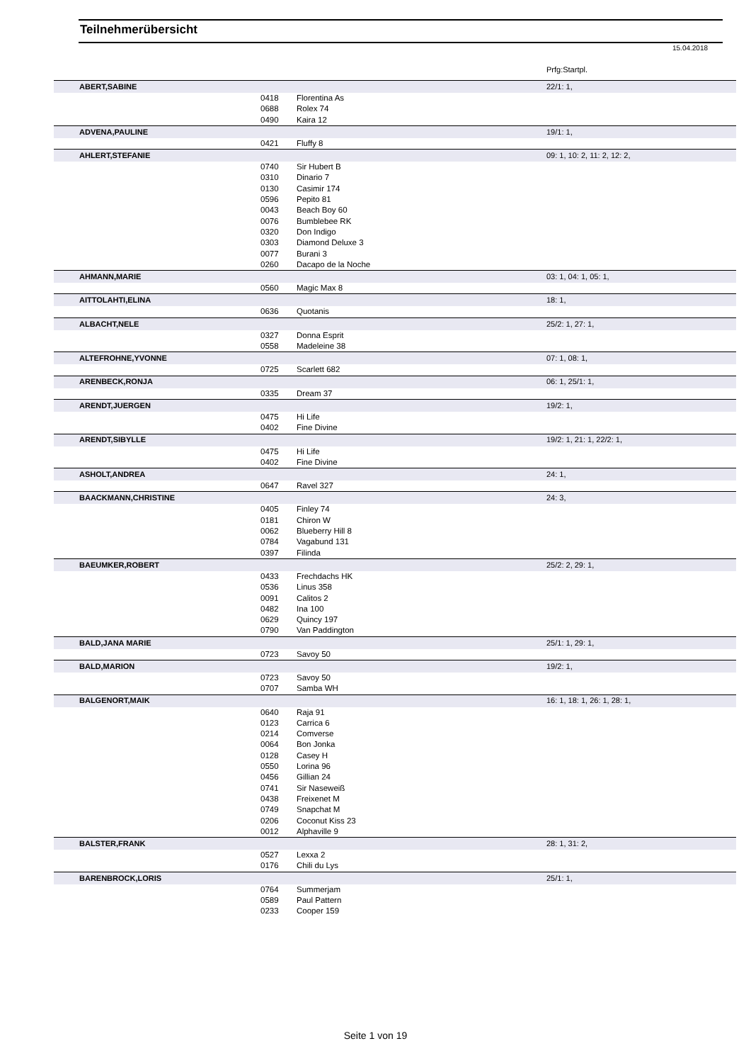Teilnehmerübersicht
15.04.2018
Prfg:Startpl.
| | ABERT,SABINE | | | 22/1: 1, |
| | | 0418 | Florentina As | |
| | | 0688 | Rolex 74 | |
| | | 0490 | Kaira 12 | |
| | ADVENA,PAULINE | | | 19/1: 1, |
| | | 0421 | Fluffy 8 | |
| | AHLERT,STEFANIE | | | 09: 1, 10: 2, 11: 2, 12: 2, |
| | | 0740 | Sir Hubert B | |
| | | 0310 | Dinario 7 | |
| | | 0130 | Casimir 174 | |
| | | 0596 | Pepito 81 | |
| | | 0043 | Beach Boy 60 | |
| | | 0076 | Bumblebee RK | |
| | | 0320 | Don Indigo | |
| | | 0303 | Diamond Deluxe 3 | |
| | | 0077 | Burani 3 | |
| | | 0260 | Dacapo de la Noche | |
| | AHMANN,MARIE | | | 03: 1, 04: 1, 05: 1, |
| | | 0560 | Magic Max 8 | |
| | AITTOLAHTI,ELINA | | | 18: 1, |
| | | 0636 | Quotanis | |
| | ALBACHT,NELE | | | 25/2: 1, 27: 1, |
| | | 0327 | Donna Esprit | |
| | | 0558 | Madeleine 38 | |
| | ALTEFROHNE,YVONNE | | | 07: 1, 08: 1, |
| | | 0725 | Scarlett 682 | |
| | ARENBECK,RONJA | | | 06: 1, 25/1: 1, |
| | | 0335 | Dream 37 | |
| | ARENDT,JUERGEN | | | 19/2: 1, |
| | | 0475 | Hi Life | |
| | | 0402 | Fine Divine | |
| | ARENDT,SIBYLLE | | | 19/2: 1, 21: 1, 22/2: 1, |
| | | 0475 | Hi Life | |
| | | 0402 | Fine Divine | |
| | ASHOLT,ANDREA | | | 24: 1, |
| | | 0647 | Ravel 327 | |
| | BAACKMANN,CHRISTINE | | | 24: 3, |
| | | 0405 | Finley 74 | |
| | | 0181 | Chiron W | |
| | | 0062 | Blueberry Hill 8 | |
| | | 0784 | Vagabund 131 | |
| | | 0397 | Filinda | |
| | BAEUMKER,ROBERT | | | 25/2: 2, 29: 1, |
| | | 0433 | Frechdachs HK | |
| | | 0536 | Linus 358 | |
| | | 0091 | Calitos 2 | |
| | | 0482 | Ina 100 | |
| | | 0629 | Quincy 197 | |
| | | 0790 | Van Paddington | |
| | BALD,JANA MARIE | | | 25/1: 1, 29: 1, |
| | | 0723 | Savoy 50 | |
| | BALD,MARION | | | 19/2: 1, |
| | | 0723 | Savoy 50 | |
| | | 0707 | Samba WH | |
| | BALGENORT,MAIK | | | 16: 1, 18: 1, 26: 1, 28: 1, |
| | | 0640 | Raja 91 | |
| | | 0123 | Carrica 6 | |
| | | 0214 | Comverse | |
| | | 0064 | Bon Jonka | |
| | | 0128 | Casey H | |
| | | 0550 | Lorina 96 | |
| | | 0456 | Gillian 24 | |
| | | 0741 | Sir Naseweiß | |
| | | 0438 | Freixenet M | |
| | | 0749 | Snapchat M | |
| | | 0206 | Coconut Kiss 23 | |
| | | 0012 | Alphaville 9 | |
| | BALSTER,FRANK | | | 28: 1, 31: 2, |
| | | 0527 | Lexxa 2 | |
| | | 0176 | Chili du Lys | |
| | BARENBROCK,LORIS | | | 25/1: 1, |
| | | 0764 | Summerjam | |
| | | 0589 | Paul Pattern | |
| | | 0233 | Cooper 159 | |
Seite 1 von 19